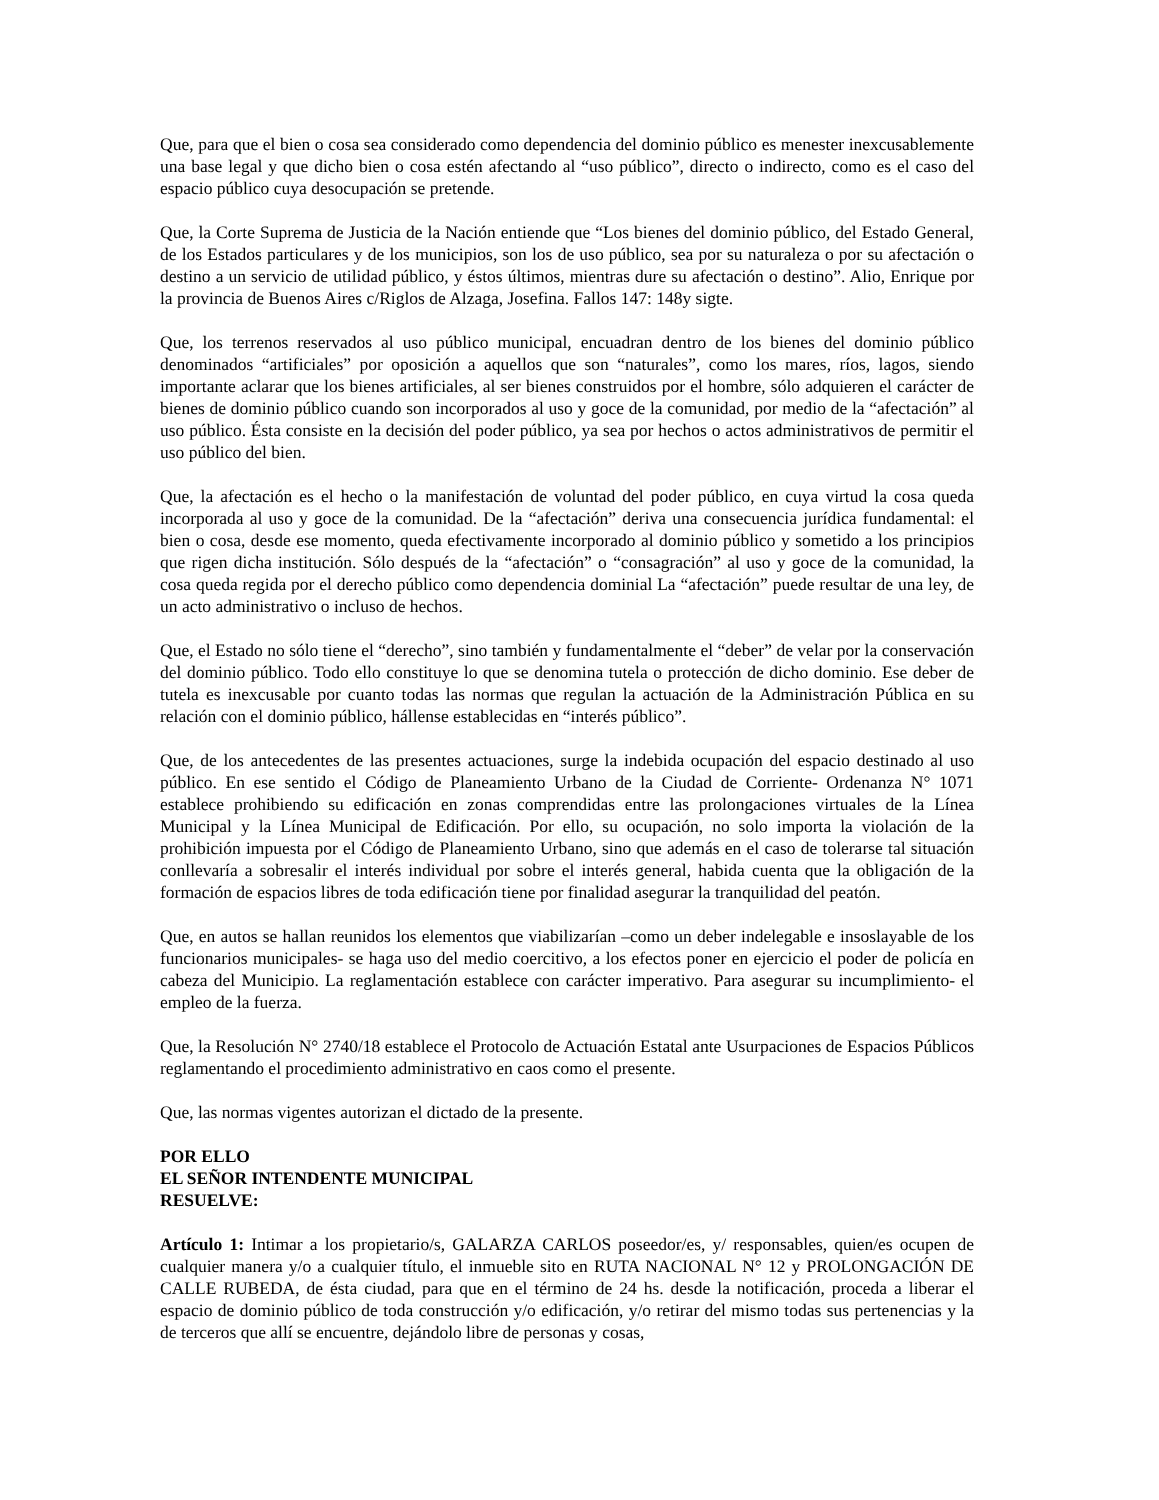Que, para que el bien o cosa sea considerado como dependencia del dominio público es menester inexcusablemente una base legal y que dicho bien o cosa estén afectando al “uso público”, directo o indirecto, como es el caso del espacio público cuya desocupación se pretende.
Que, la Corte Suprema de Justicia de la Nación entiende que “Los bienes del dominio público, del Estado General, de los Estados particulares y de los municipios, son los de uso público, sea por su naturaleza o por su afectación o destino a un servicio de utilidad público, y éstos últimos, mientras dure su afectación o destino”. Alio, Enrique por la provincia de Buenos Aires c/Riglos de Alzaga, Josefina. Fallos 147: 148y sigte.
Que, los terrenos reservados al uso público municipal, encuadran dentro de los bienes del dominio público denominados “artificiales” por oposición a aquellos que son “naturales”, como los mares, ríos, lagos, siendo importante aclarar que los bienes artificiales, al ser bienes construidos por el hombre, sólo adquieren el carácter de bienes de dominio público cuando son incorporados al uso y goce de la comunidad, por medio de la “afectación” al uso público. Ésta consiste en la decisión del poder público, ya sea por hechos o actos administrativos de permitir el uso público del bien.
Que, la afectación es el hecho o la manifestación de voluntad del poder público, en cuya virtud la cosa queda incorporada al uso y goce de la comunidad. De la “afectación” deriva una consecuencia jurídica fundamental: el bien o cosa, desde ese momento, queda efectivamente incorporado al dominio público y sometido a los principios que rigen dicha institución. Sólo después de la “afectación” o “consagración” al uso y goce de la comunidad, la cosa queda regida por el derecho público como dependencia dominial La “afectación” puede resultar de una ley, de un acto administrativo o incluso de hechos.
Que, el Estado no sólo tiene el “derecho”, sino también y fundamentalmente el “deber” de velar por la conservación del dominio público. Todo ello constituye lo que se denomina tutela o protección de dicho dominio. Ese deber de tutela es inexcusable por cuanto todas las normas que regulan la actuación de la Administración Pública en su relación con el dominio público, hállense establecidas en “interés público”.
Que, de los antecedentes de las presentes actuaciones, surge la indebida ocupación del espacio destinado al uso público. En ese sentido el Código de Planeamiento Urbano de la Ciudad de Corriente- Ordenanza N° 1071 establece prohibiendo su edificación en zonas comprendidas entre las prolongaciones virtuales de la Línea Municipal y la Línea Municipal de Edificación. Por ello, su ocupación, no solo importa la violación de la prohibición impuesta por el Código de Planeamiento Urbano, sino que además en el caso de tolerarse tal situación conllevaría a sobresalir el interés individual por sobre el interés general, habida cuenta que la obligación de la formación de espacios libres de toda edificación tiene por finalidad asegurar la tranquilidad del peatón.
Que, en autos se hallan reunidos los elementos que viabilizarían –como un deber indelegable e insoslayable de los funcionarios municipales- se haga uso del medio coercitivo, a los efectos poner en ejercicio el poder de policía en cabeza del Municipio. La reglamentación establece con carácter imperativo. Para asegurar su incumplimiento- el empleo de la fuerza.
Que, la Resolución N° 2740/18 establece el Protocolo de Actuación Estatal ante Usurpaciones de Espacios Públicos reglamentando el procedimiento administrativo en caos como el presente.
Que, las normas vigentes autorizan el dictado de la presente.
POR ELLO
EL SEÑOR INTENDENTE MUNICIPAL
RESUELVE:
Artículo 1: Intimar a los propietario/s, GALARZA CARLOS poseedor/es, y/ responsables, quien/es ocupen de cualquier manera y/o a cualquier título, el inmueble sito en RUTA NACIONAL N° 12 y PROLONGACIÓN DE CALLE RUBEDA, de ésta ciudad, para que en el término de 24 hs. desde la notificación, proceda a liberar el espacio de dominio público de toda construcción y/o edificación, y/o retirar del mismo todas sus pertenencias y la de terceros que allí se encuentre, dejándolo libre de personas y cosas,